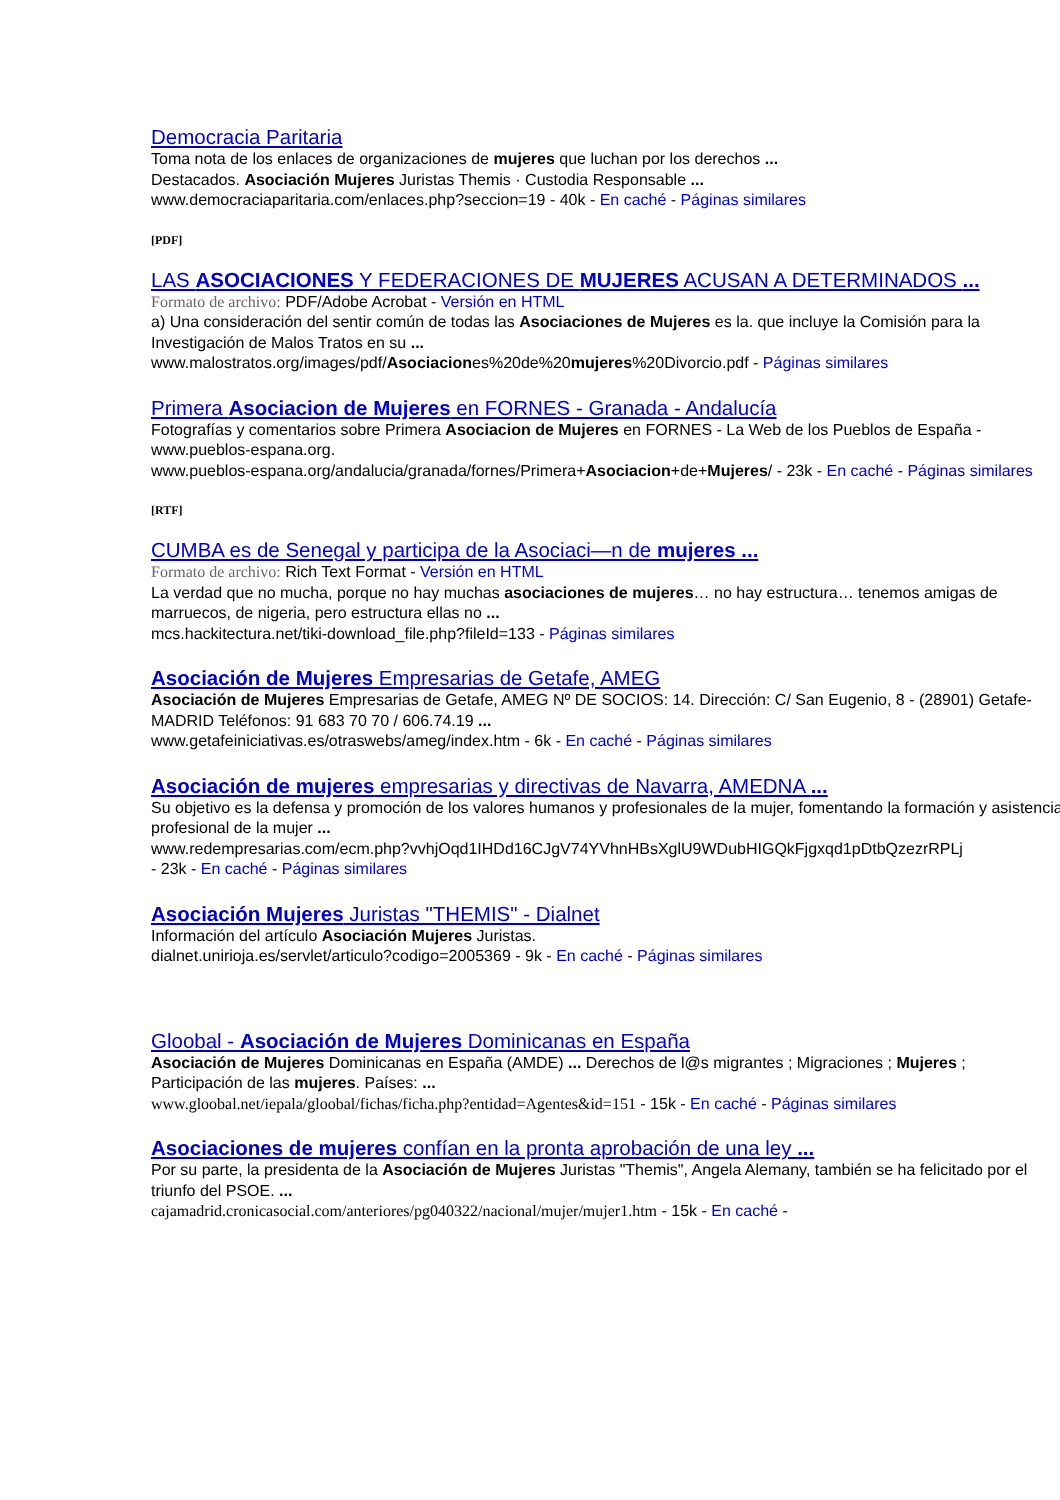Democracia Paritaria
Toma nota de los enlaces de organizaciones de mujeres que luchan por los derechos ...
Destacados. Asociación Mujeres Juristas Themis · Custodia Responsable ...
www.democraciaparitaria.com/enlaces.php?seccion=19 - 40k - En caché - Páginas similares
[PDF]
LAS ASOCIACIONES Y FEDERACIONES DE MUJERES ACUSAN A DETERMINADOS ...
Formato de archivo: PDF/Adobe Acrobat - Versión en HTML
a) Una consideración del sentir común de todas las Asociaciones de Mujeres es la. que incluye la Comisión para la Investigación de Malos Tratos en su ...
www.malostratos.org/images/pdf/Asociaciones%20de%20mujeres%20Divorcio.pdf - Páginas similares
Primera Asociacion de Mujeres en FORNES - Granada - Andalucía
Fotografías y comentarios sobre Primera Asociacion de Mujeres en FORNES - La Web de los Pueblos de España - www.pueblos-espana.org.
www.pueblos-espana.org/andalucia/granada/fornes/Primera+Asociacion+de+Mujeres/ - 23k - En caché - Páginas similares
[RTF]
CUMBA es de Senegal y participa de la Asociaci—n de mujeres ...
Formato de archivo: Rich Text Format - Versión en HTML
La verdad que no mucha, porque no hay muchas asociaciones de mujeres… no hay estructura… tenemos amigas de marruecos, de nigeria, pero estructura ellas no ...
mcs.hackitectura.net/tiki-download_file.php?fileId=133 - Páginas similares
Asociación de Mujeres Empresarias de Getafe, AMEG
Asociación de Mujeres Empresarias de Getafe, AMEG Nº DE SOCIOS: 14. Dirección: C/ San Eugenio, 8 - (28901) Getafe-MADRID Teléfonos: 91 683 70 70 / 606.74.19 ...
www.getafeiniciativas.es/otraswebs/ameg/index.htm - 6k - En caché - Páginas similares
Asociación de mujeres empresarias y directivas de Navarra, AMEDNA ...
Su objetivo es la defensa y promoción de los valores humanos y profesionales de la mujer, fomentando la formación y asistencia profesional de la mujer ...
www.redempresarias.com/ecm.php?vvhjOqd1IHDd16CJgV74YVhnHBsXglU9WDubHIGQkFjgxqd1pDtbQzezrRPLj
- 23k - En caché - Páginas similares
Asociación Mujeres Juristas "THEMIS" - Dialnet
Información del artículo Asociación Mujeres Juristas.
dialnet.unirioja.es/servlet/articulo?codigo=2005369 - 9k - En caché - Páginas similares
Gloobal - Asociación de Mujeres Dominicanas en España
Asociación de Mujeres Dominicanas en España (AMDE) ... Derechos de l@s migrantes ; Migraciones ; Mujeres ; Participación de las mujeres. Países: ...
www.gloobal.net/iepala/gloobal/fichas/ficha.php?entidad=Agentes&id=151 - 15k - En caché - Páginas similares
Asociaciones de mujeres confían en la pronta aprobación de una ley ...
Por su parte, la presidenta de la Asociación de Mujeres Juristas "Themis", Angela Alemany, también se ha felicitado por el triunfo del PSOE. ...
cajamadrid.cronicasocial.com/anteriores/pg040322/nacional/mujer/mujer1.htm - 15k - En caché -